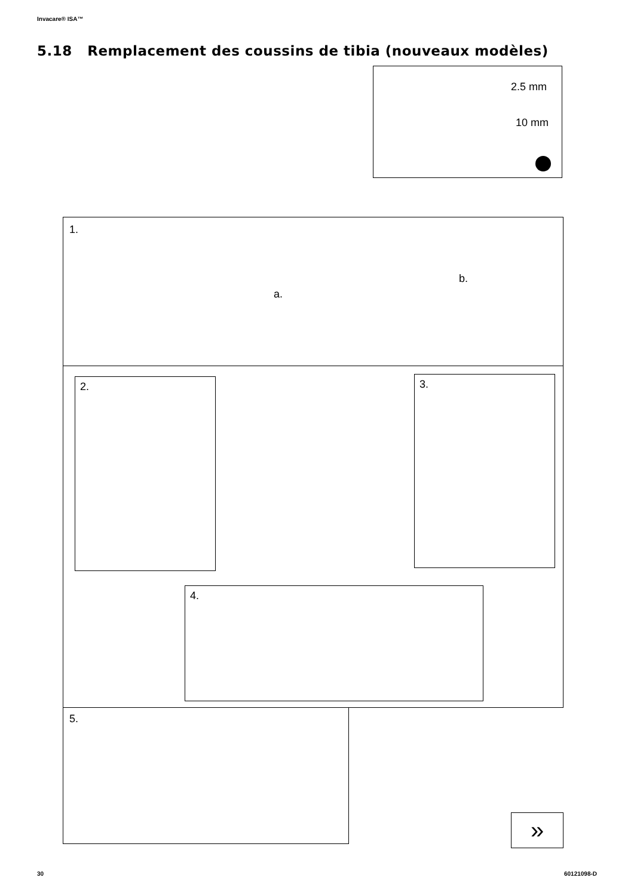Invacare® ISA™
5.18 Remplacement des coussins de tibia (nouveaux modèles)
2.5 mm
10 mm
1.
a.
b.
2. 3.
4.
5.
»
30 60121098-D